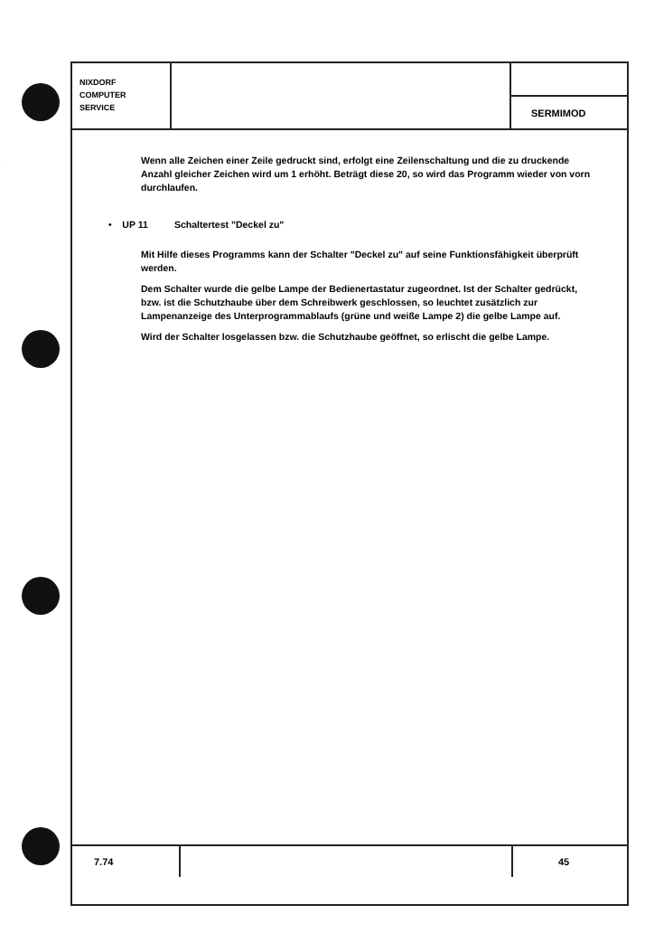.
NIXDORF
COMPUTER
SERVICE
SERMIMOD
Wenn alle Zeichen einer Zeile gedruckt sind, erfolgt eine Zeilenschaltung und die zu druckende Anzahl gleicher Zeichen wird um 1 erhöht. Beträgt diese 20, so wird das Programm wieder von vorn durchlaufen.
• UP 11 Schaltertest "Deckel zu"
Mit Hilfe dieses Programms kann der Schalter "Deckel zu" auf seine Funktionsfähigkeit überprüft werden.
Dem Schalter wurde die gelbe Lampe der Bedienertastatur zugeordnet. Ist der Schalter gedrückt, bzw. ist die Schutzhaube über dem Schreibwerk geschlossen, so leuchtet zusätzlich zur Lampenanzeige des Unterprogrammablaufs (grüne und weiße Lampe 2) die gelbe Lampe auf.
Wird der Schalter losgelassen bzw. die Schutzhaube geöffnet, so erlischt die gelbe Lampe.
7.74 45